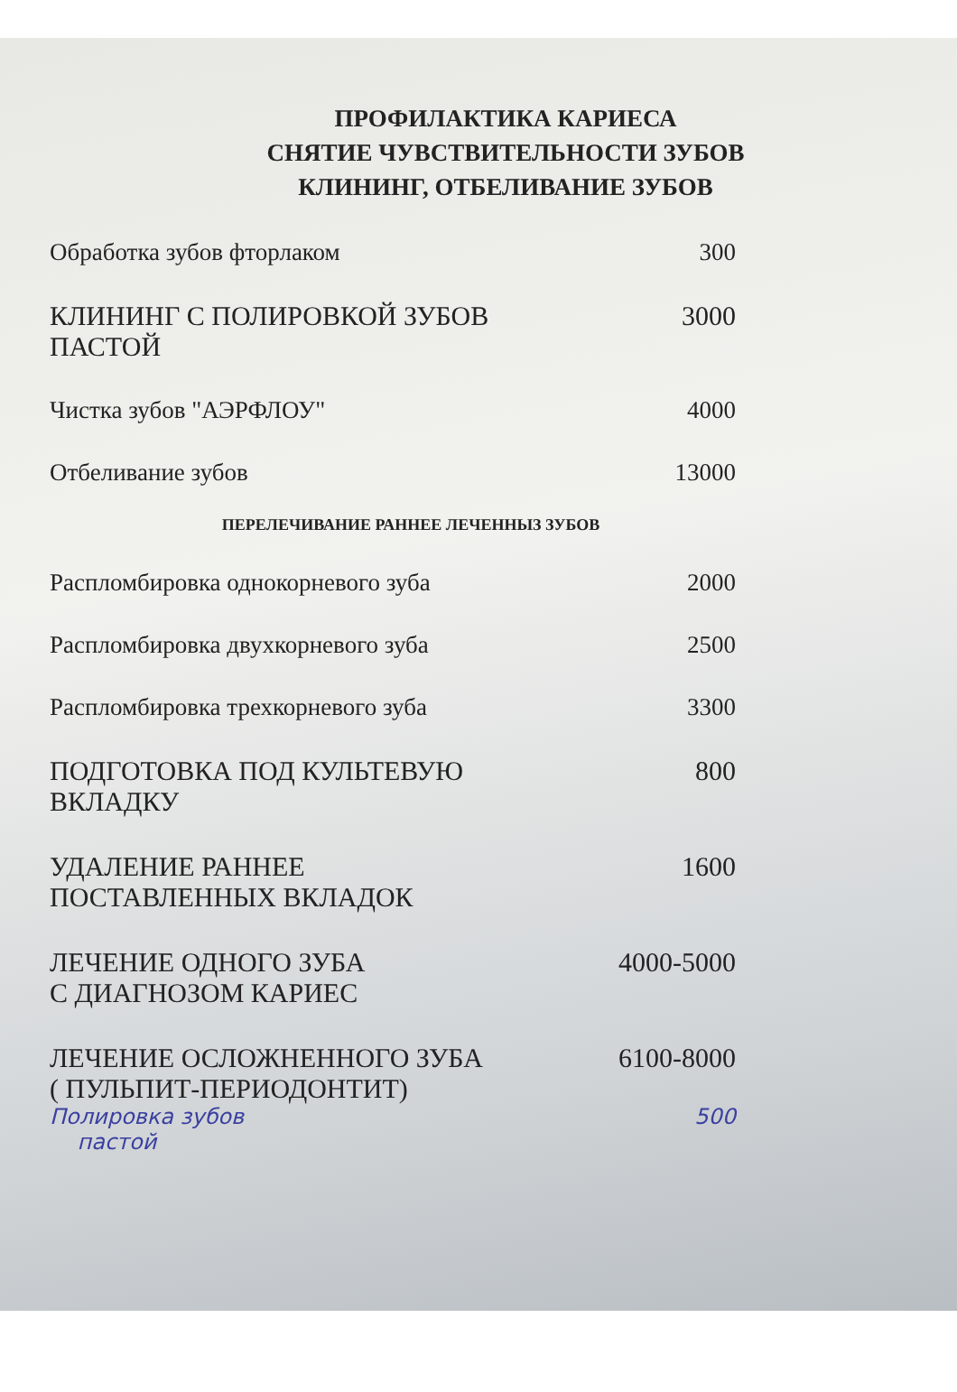ПРОФИЛАКТИКА КАРИЕСА
СНЯТИЕ ЧУВСТВИТЕЛЬНОСТИ ЗУБОВ
КЛИНИНГ, ОТБЕЛИВАНИЕ ЗУБОВ
| Обработка зубов фторлаком | 300 |
| КЛИНИНГ С ПОЛИРОВКОЙ ЗУБОВ ПАСТОЙ | 3000 |
| Чистка зубов "АЭРФЛОУ" | 4000 |
| Отбеливание зубов | 13000 |
| ПЕРЕЛЕЧИВАНИЕ РАННЕЕ ЛЕЧЕННЫЗ ЗУБОВ | |
| Распломбировка однокорневого зуба | 2000 |
| Распломбировка двухкорневого зуба | 2500 |
| Распломбировка трехкорневого зуба | 3300 |
| ПОДГОТОВКА ПОД КУЛЬТЕВУЮ ВКЛАДКУ | 800 |
| УДАЛЕНИЕ РАННЕЕ ПОСТАВЛЕННЫХ ВКЛАДОК | 1600 |
| ЛЕЧЕНИЕ ОДНОГО ЗУБА С ДИАГНОЗОМ КАРИЕС | 4000-5000 |
| ЛЕЧЕНИЕ ОСЛОЖНЕННОГО ЗУБА ( ПУЛЬПИТ-ПЕРИОДОНТИТ) | 6100-8000 |
| Полировка зубов пастой | 500 |